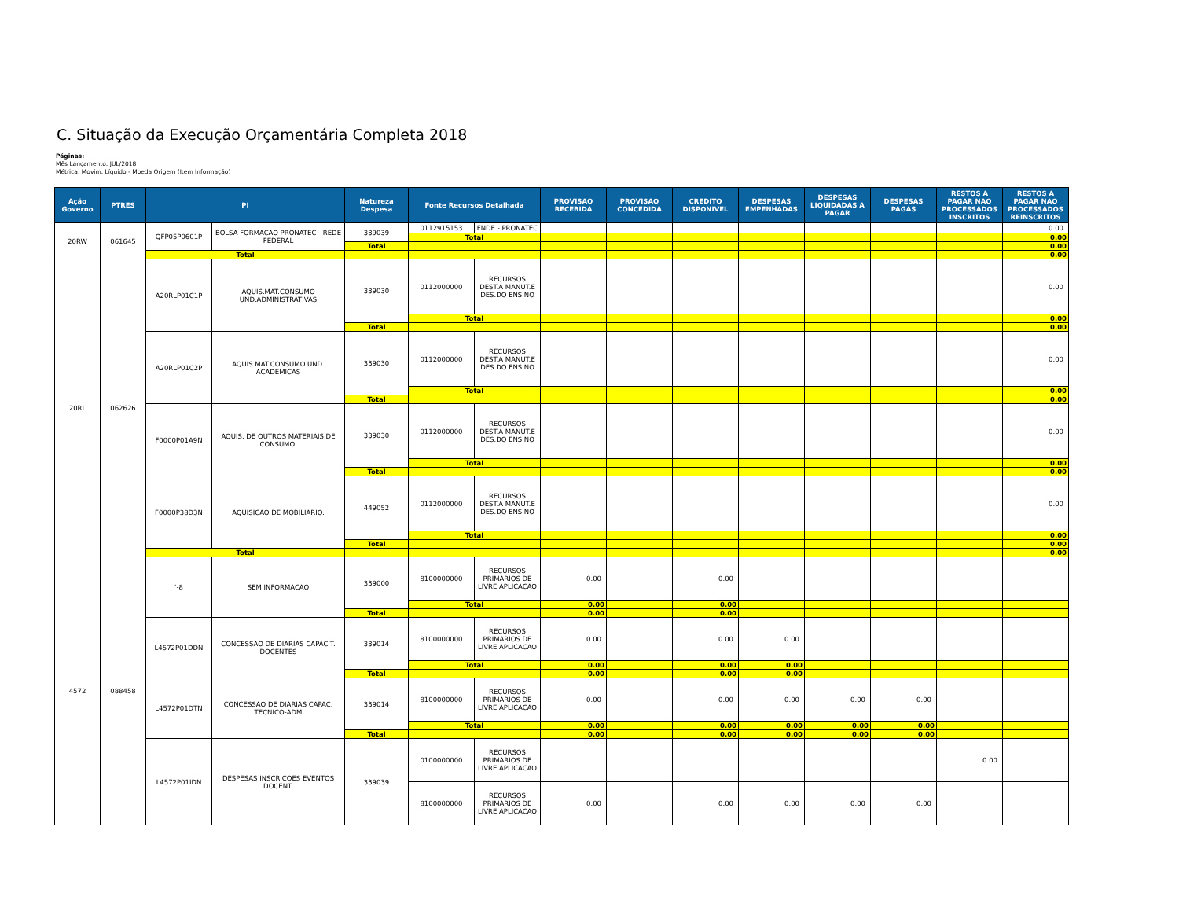C. Situação da Execução Orçamentária Completa 2018
Páginas:
Mês Lançamento: JUL/2018
Métrica: Movim. Líquido - Moeda Origem (Item Informação)
| Ação Governo | PTRES | PI | | Natureza Despesa | Fonte Recursos Detalhada | | PROVISAO RECEBIDA | PROVISAO CONCEDIDA | CREDITO DISPONIVEL | DESPESAS EMPENHADAS | DESPESAS LIQUIDADAS A PAGAR | DESPESAS PAGAS | RESTOS A PAGAR NAO PROCESSADOS INSCRITOS | RESTOS A PAGAR NAO PROCESSADOS REINSCRITOS |
| --- | --- | --- | --- | --- | --- | --- | --- | --- | --- | --- | --- | --- | --- | --- |
| 20RW | 061645 | QFP05P0601P | BOLSA FORMACAO PRONATEC - REDE FEDERAL | 339039 | 0112915153 | FNDE - PRONATEC | | | | | | | | 0.00 |
| | | | | | Total | | | | | | | | | 0.00 |
| | | | | Total | | | | | | | | | | 0.00 |
| | | Total | | | | | | | | | | | | 0.00 |
| 20RL | 062626 | A20RLP01C1P | AQUIS.MAT.CONSUMO UND.ADMINISTRATIVAS | 339030 | 0112000000 | RECURSOS DEST.A MANUT.E DES.DO ENSINO | | | | | | | | 0.00 |
| | | | | | Total | | | | | | | | | 0.00 |
| | | | | Total | | | | | | | | | | 0.00 |
| | | A20RLP01C2P | AQUIS.MAT.CONSUMO UND. ACADEMICAS | 339030 | 0112000000 | RECURSOS DEST.A MANUT.E DES.DO ENSINO | | | | | | | | 0.00 |
| | | | | | Total | | | | | | | | | 0.00 |
| | | | | Total | | | | | | | | | | 0.00 |
| | | F0000P01A9N | AQUIS. DE OUTROS MATERIAIS DE CONSUMO. | 339030 | 0112000000 | RECURSOS DEST.A MANUT.E DES.DO ENSINO | | | | | | | | 0.00 |
| | | | | | Total | | | | | | | | | 0.00 |
| | | | | Total | | | | | | | | | | 0.00 |
| | | F0000P38D3N | AQUISICAO DE MOBILIARIO. | 449052 | 0112000000 | RECURSOS DEST.A MANUT.E DES.DO ENSINO | | | | | | | | 0.00 |
| | | | | | Total | | | | | | | | | 0.00 |
| | | | | Total | | | | | | | | | | 0.00 |
| | | Total | | | | | | | | | | | | 0.00 |
| 4572 | 088458 | '-8 | SEM INFORMACAO | 339000 | 8100000000 | RECURSOS PRIMARIOS DE LIVRE APLICACAO | 0.00 | | 0.00 | | | | | |
| | | | | | Total | | 0.00 | | 0.00 | | | | | |
| | | | | Total | | | 0.00 | | 0.00 | | | | | |
| | | L4572P01DDN | CONCESSAO DE DIARIAS CAPACIT. DOCENTES | 339014 | 8100000000 | RECURSOS PRIMARIOS DE LIVRE APLICACAO | 0.00 | | 0.00 | 0.00 | | | | |
| | | | | | Total | | 0.00 | | 0.00 | 0.00 | | | | |
| | | | | Total | | | 0.00 | | 0.00 | 0.00 | | | | |
| | | L4572P01DTN | CONCESSAO DE DIARIAS CAPAC. TECNICO-ADM | 339014 | 8100000000 | RECURSOS PRIMARIOS DE LIVRE APLICACAO | 0.00 | | 0.00 | 0.00 | 0.00 | 0.00 | | |
| | | | | | Total | | 0.00 | | 0.00 | 0.00 | 0.00 | 0.00 | | |
| | | | | Total | | | 0.00 | | 0.00 | 0.00 | 0.00 | 0.00 | | |
| | | L4572P01IDN | DESPESAS INSCRICOES EVENTOS DOCENT. | 339039 | 0100000000 | RECURSOS PRIMARIOS DE LIVRE APLICACAO | | | | | | | 0.00 | |
| | | | | | 8100000000 | RECURSOS PRIMARIOS DE LIVRE APLICACAO | 0.00 | | 0.00 | 0.00 | 0.00 | 0.00 | | |